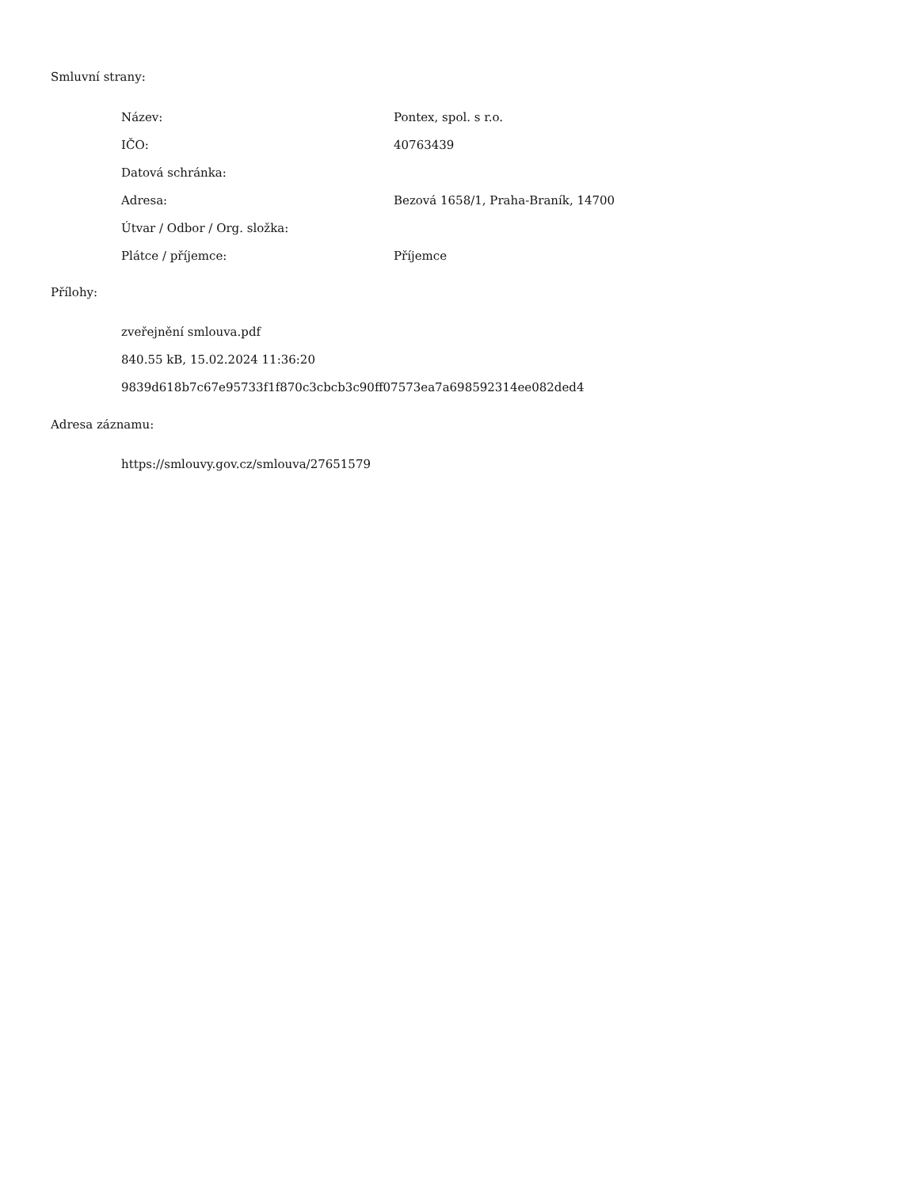Smluvní strany:
| Název: | Pontex, spol. s r.o. |
| IČO: | 40763439 |
| Datová schránka: | |
| Adresa: | Bezová 1658/1, Praha-Braník, 14700 |
| Útvar / Odbor / Org. složka: | |
| Plátce / příjemce: | Příjemce |
Přílohy:
zveřejnění smlouva.pdf
840.55 kB, 15.02.2024 11:36:20
9839d618b7c67e95733f1f870c3cbcb3c90ff07573ea7a698592314ee082ded4
Adresa záznamu:
https://smlouvy.gov.cz/smlouva/27651579